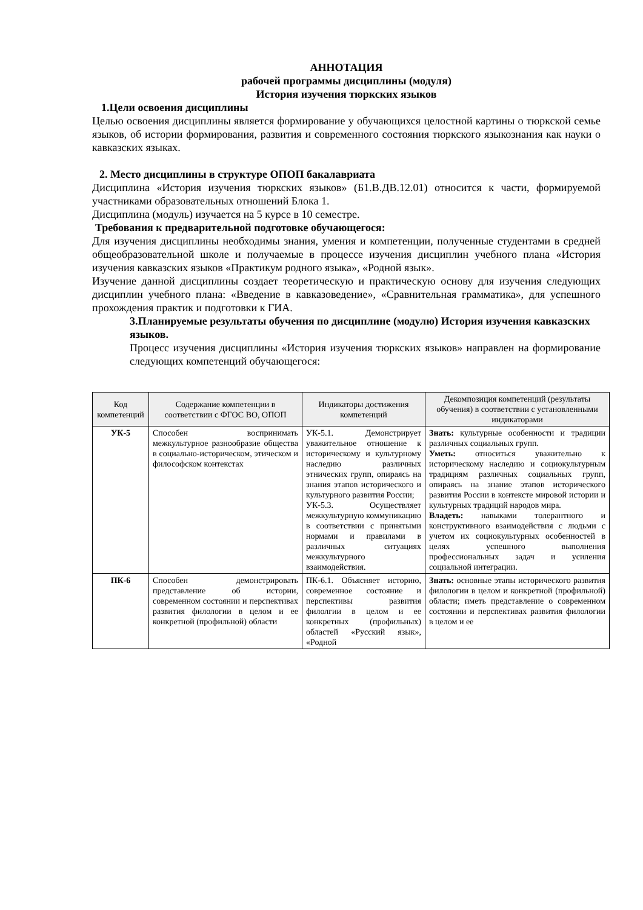АННОТАЦИЯ
рабочей программы дисциплины (модуля)
История изучения тюркских языков
1.Цели освоения дисциплины
Целью освоения дисциплины является формирование у обучающихся целостной картины о тюркской семье языков, об истории формирования, развития и современного состояния тюркского языкознания как науки о кавказских языках.
2. Место дисциплины в структуре ОПОП бакалавриата
Дисциплина «История изучения тюркских языков» (Б1.В.ДВ.12.01) относится к части, формируемой участниками образовательных отношений Блока 1.
Дисциплина (модуль) изучается на 5 курсе в 10 семестре.
Требования к предварительной подготовке обучающегося:
Для изучения дисциплины необходимы знания, умения и компетенции, полученные студентами в средней общеобразовательной школе и получаемые в процессе изучения дисциплин учебного плана «История изучения кавказских языков «Практикум родного языка», «Родной язык».
Изучение данной дисциплины создает теоретическую и практическую основу для изучения следующих дисциплин учебного плана: «Введение в кавказоведение», «Сравнительная грамматика», для успешного прохождения практик и подготовки к ГИА.
3.Планируемые результаты обучения по дисциплине (модулю) История изучения кавказских языков.
Процесс изучения дисциплины «История изучения тюркских языков» направлен на формирование следующих компетенций обучающегося:
| Код компетенций | Содержание компетенции в соответствии с ФГОС ВО, ОПОП | Индикаторы достижения компетенций | Декомпозиция компетенций (результаты обучения) в соответствии с установленными индикаторами |
| --- | --- | --- | --- |
| УК-5 | Способен воспринимать межкультурное разнообразие общества в социально-историческом, этическом и философском контекстах | УК-5.1. Демонстрирует уважительное отношение к историческому и культурному наследию различных этнических групп, опираясь на знания этапов исторического и культурного развития России; УК-5.3. Осуществляет межкультурную коммуникацию в соответствии с принятыми нормами и правилами в различных ситуациях межкультурного взаимодействия. | Знать: культурные особенности и традиции различных социальных групп. Уметь: относиться уважительно к историческому наследию и социокультурным традициям различных социальных групп, опираясь на знание этапов исторического развития России в контексте мировой истории и культурных традиций народов мира. Владеть: навыками толерантного и конструктивного взаимодействия с людьми с учетом их социокультурных особенностей в целях успешного выполнения профессиональных задач и усиления социальной интеграции. |
| ПК-6 | Способен демонстрировать представление об истории, современном состоянии и перспективах развития филологии в целом и ее конкретной (профильной) области | ПК-6.1. Объясняет историю, современное состояние и перспективы развития филолгии в целом и ее конкретных (профильных) областей «Русский язык», «Родной | Знать: основные этапы исторического развития филологии в целом и конкретной (профильной) области; иметь представление о современном состоянии и перспективах развития филологии в целом и ее |